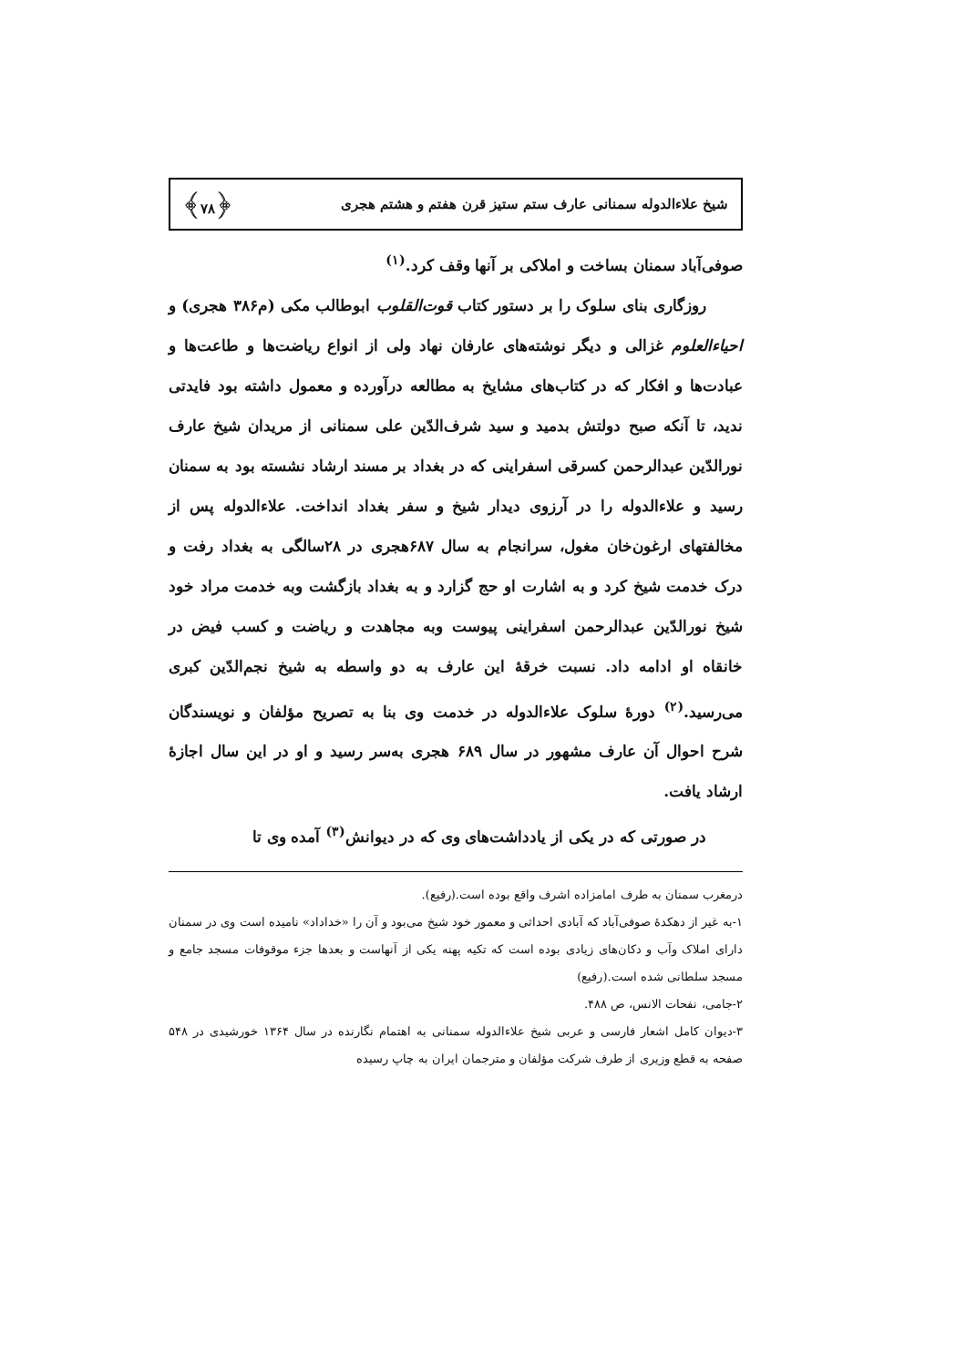شیخ علاءالدوله سمنانی عارف ستم ستیز قرن هفتم و هشتم هجری ﴿۷۸﴾
صوفی‌آباد سمنان بساخت و املاکی بر آنها وقف کرد.<sup>(۱)</sup>
روزگاری بنای سلوک را بر دستور کتاب قوت‌القلوب ابوطالب مکی (م۳۸۶ هجری) و احیاءالعلوم غزالی و دیگر نوشته‌های عارفان نهاد ولی از انواع ریاضت‌ها و طاعت‌ها و عبادت‌ها و افکار که در کتاب‌های مشایخ به مطالعه درآورده و معمول داشته بود فایدتی ندید، تا آنکه صبح دولتش بدمید و سید شرف‌الدّین علی سمنانی از مریدان شیخ عارف نورالدّین عبدالرحمن کسرقی اسفراینی که در بغداد بر مسند ارشاد نشسته بود به سمنان رسید و علاءالدوله را در آرزوی دیدار شیخ و سفر بغداد انداخت. علاءالدوله پس از مخالفتهای ارغون‌خان مغول، سرانجام به سال ۶۸۷هجری در ۲۸سالگی به بغداد رفت و درک خدمت شیخ کرد و به اشارت او حج گزارد و به بغداد بازگشت وبه خدمت مراد خود شیخ نورالدّین عبدالرحمن اسفراینی پیوست وبه مجاهدت و ریاضت و کسب فیض در خانقاه او ادامه داد. نسبت خرقهٔ این عارف به دو واسطه به شیخ نجم‌الدّین کبری می‌رسید.<sup>(۲)</sup> دورهٔ سلوک علاءالدوله در خدمت وی بنا به تصریح مؤلفان و نویسندگان شرح احوال آن عارف مشهور در سال ۶۸۹ هجری به‌سر رسید و او در این سال اجازهٔ ارشاد یافت.
در صورتی که در یکی از یادداشت‌های وی که در دیوانش<sup>(۳)</sup> آمده وی تا
درمغرب سمنان به طرف امامزاده اشرف واقع بوده است.(رفیع).
۱-به غیر از دهکدهٔ صوفی‌آباد که آبادی احداثی و معمور خود شیخ می‌بود و آن را «خداداد» نامیده است وی در سمنان دارای املاک وآب و دکان‌های زیادی بوده است که تکیه پهنه یکی از آنهاست و بعدها جزء موقوفات مسجد جامع و مسجد سلطانی شده است.(رفیع)
۲-جامی، نفحات الانس، ص ۴۸۸.
۳-دیوان کامل اشعار فارسی و عربی شیخ علاءالدوله سمنانی به اهتمام نگارنده در سال ۱۳۶۴ خورشیدی در ۵۴۸ صفحه به قطع وزیری از طرف شرکت مؤلفان و مترجمان ایران به چاپ رسیده